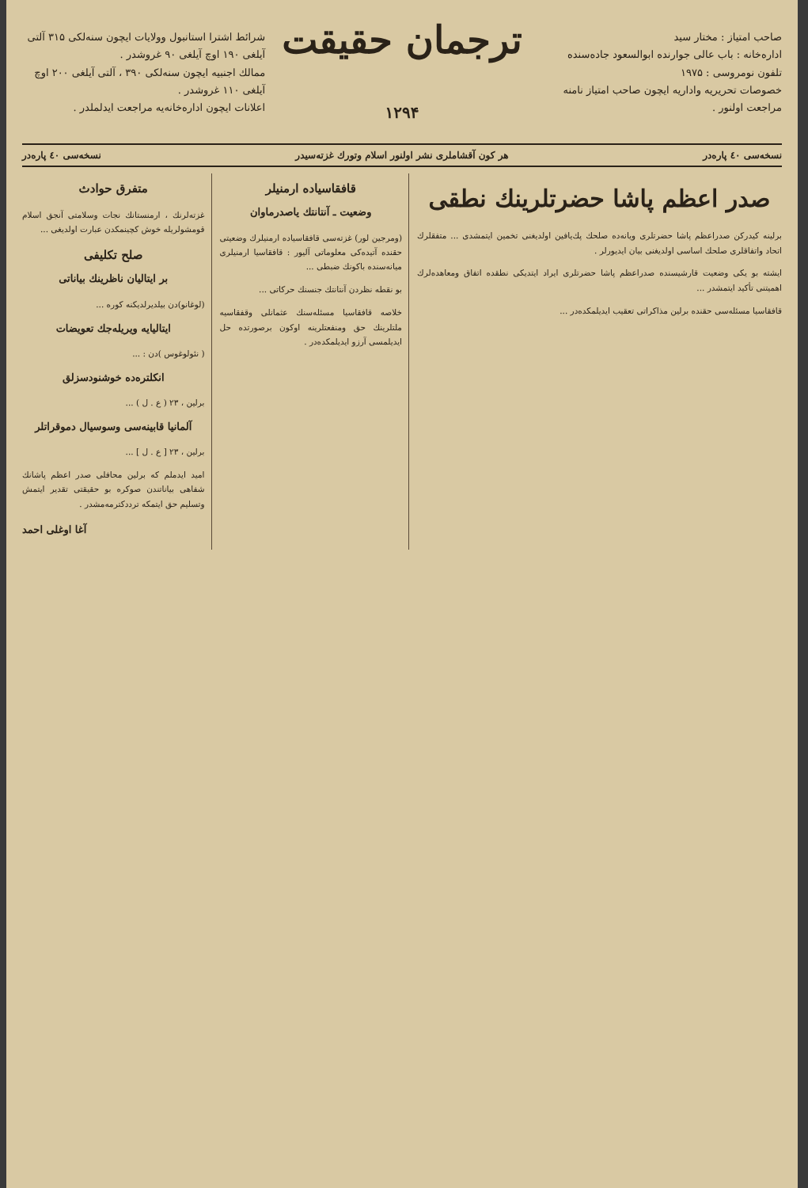صاحب امتياز : مختار سيد
اداره‌خانه : باب عالى جوارنده ابوالسعود جاده‌سنده
تلفون نومروسى : ۱۹۷۵
خصوصات تحريريه واداريه ايچون صاحب امتياز نامنه مراجعت اولنور .
ترجمان حقيقت
۱۲۹۴
شرائط اشترا استانبول وولايات ايچون سنه‌لكى ۳۱۵ آلتى آيلغى ۱۹۰ اوچ آيلغى ۹۰ غروشدر .
ممالك اجنبيه ايچون سنه‌لكى ۳۹۰ ، آلتى آيلغى ۲۰۰ اوچ آيلغى ۱۱۰ غروشدر .
اعلانات ايچون اداره‌خانه‌يه مراجعت ايدلملدر .
نسخه‌سى ٤٠ پاره‌در هر كون آقشاملرى نشر اولنور اسلام وتورك غزته‌سيدر نسخه‌سى ٤٠ پاره‌در
صدر اعظم پاشا حضرتلرينك نطقى
برلينه كيدركن صدراعظم پاشا حضرتلرى ويانه‌ده صلحك پك‌يافين اولديغنى تخمين ايتمشدى ... متفقلرك اتحاد واتفاقلرى صلحك اساسى اولديغنى بيان ايديورلر .
ايشته بو يكى وضعيت قارشيسنده صدراعظم پاشا حضرتلرى ايراد ايتديكى نطقده اتفاق ومعاهده‌لرك اهميتنى تأكيد ايتمشدر ...
قافقاسيا مسئله‌سى حقنده برلين مذاكراتى تعقيب ايديلمكده‌در ...
قافقاسياده ارمنيلر
وضعيت ـ آنتانتك ياصدرماوان
(ومرجين لور) غزته‌سى قافقاسياده ارمنيلرك وضعيتى حقنده آتيده‌كى معلوماتى آليور : قافقاسيا ارمنيلرى ميانه‌سنده باكونك ضبطى ...
بو نقطه نظردن آنتانتك جنسنك حركاتى ...
خلاصه قافقاسيا مسئله‌سنك عثمانلى وقفقاسيه ملتلرينك حق ومنفعتلرينه اوكون برصورتده حل ايديلمسى آرزو ايديلمكده‌در .
متفرق حوادث
غزته‌لرنك ، ارمنستانك نجات وسلامتى آنجق اسلام قومشولريله خوش كچينمكدن عبارت اولديغى ...
صلح تكليفى
بر ايتاليان ناظرينك بياناتى
(لوغانو)دن بيلديرلديكنه كوره ...
ايتاليايه ويريله‌جك تعويضات
( نئولوغوس )دن : ...
انكلتره‌ده خوشنودسزلق
برلين ، ۲۳ ( ع . ل ) ...
آلمانيا قابينه‌سى وسوسيال دموقراتلر
برلين ، ۲۳ [ ع . ل ] ...
اميد ايدملم كه برلين محافلى صدر اعظم پاشانك شفاهى بياناتندن صوكره بو حقيقتى تقدير ايتمش وتسليم حق ايتمكه ترددكترمه‌مشدر .
آغا اوغلى احمد